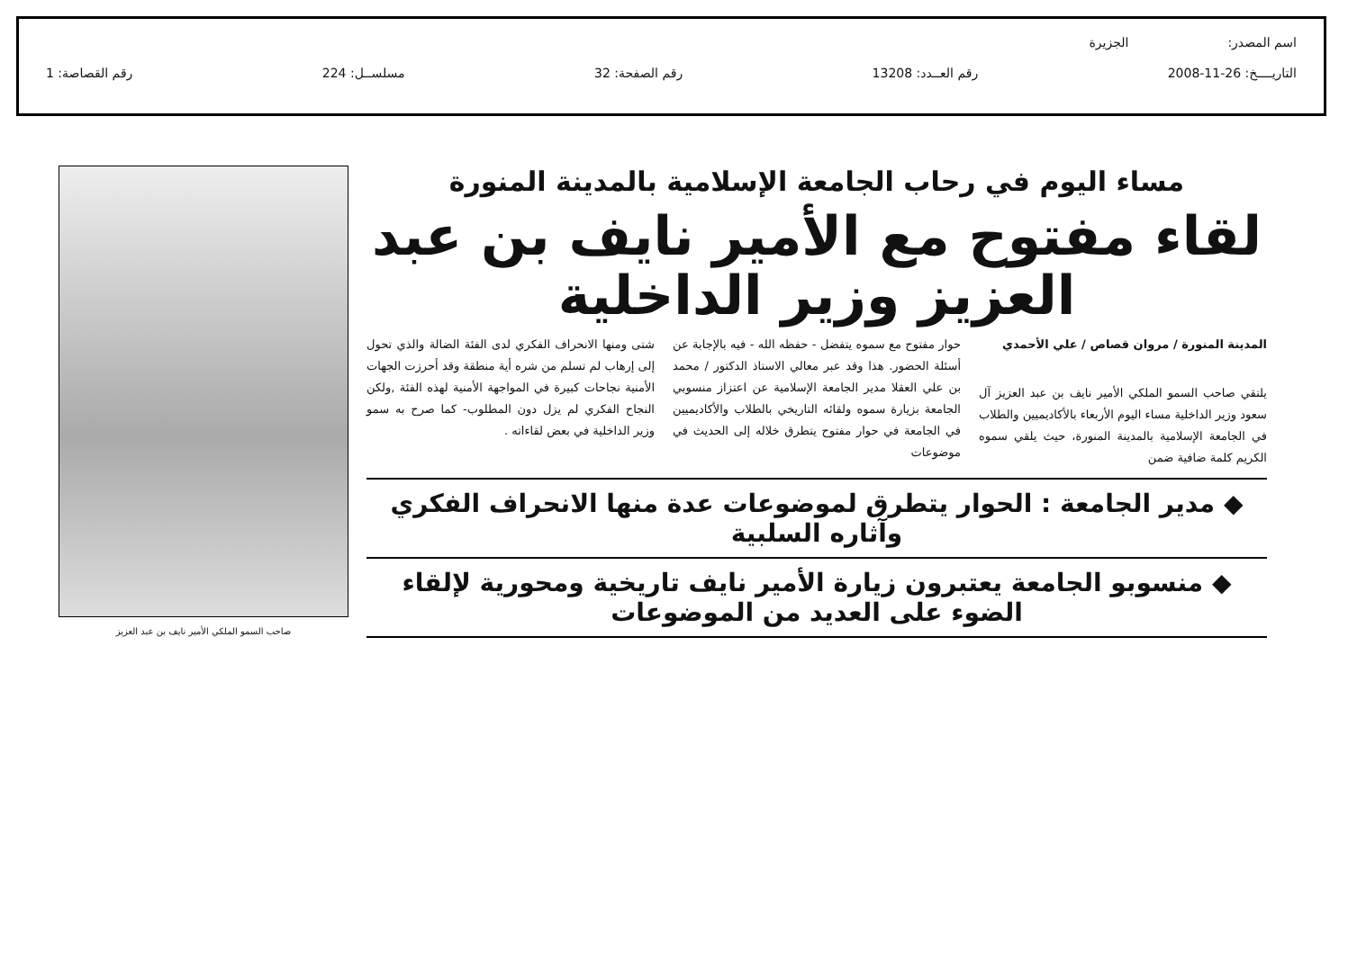اسم المصدر: الجزيرة
التاريــــخ: 26-11-2008 رقم العــدد: 13208 رقم الصفحة: 32 مسلســل: 224 رقم القصاصة: 1
مساء اليوم في رحاب الجامعة الإسلامية بالمدينة المنورة
لقاء مفتوح مع الأمير نايف بن عبد العزيز وزير الداخلية
المدينة المنورة / مروان قصاص / علي الأحمدي
يلتقي صاحب السمو الملكي الأمير نايف بن عبد العزيز آل سعود وزير الداخلية مساء اليوم الأربعاء بالأكاديميين والطلاب في الجامعة الإسلامية بالمدينة المنورة، حيث يلقي سموه الكريم كلمة ضافية ضمن
حوار مفتوح مع سموه يتفضل - حفظه الله - فيه بالإجابة عن أسئلة الحضور. هذا وقد عبر معالي الاستاذ الدكتور / محمد بن علي العقلا مدير الجامعة الإسلامية عن اعتزاز منسوبي الجامعة بزيارة سموه ولقائه التاريخي بالطلاب والأكاديميين في الجامعة في حوار مفتوح يتطرق خلاله إلى الحديث في موضوعات
شتى ومنها الانحراف الفكري لدى الفئة الضالة والذي تحول إلى إرهاب لم تسلم من شره أية منطقة وقد أحرزت الجهات الأمنية نجاحات كبيرة في المواجهة الأمنية لهذه الفئة ,ولكن النجاح الفكري لم يزل دون المطلوب- كما صرح به سمو وزير الداخلية في بعض لقاءاته .
◆ مدير الجامعة : الحوار يتطرق لموضوعات عدة منها الانحراف الفكري وآثاره السلبية
◆ منسوبو الجامعة يعتبرون زيارة الأمير نايف تاريخية ومحورية لإلقاء الضوء على العديد من الموضوعات
صاحب السمو الملكي الأمير نايف بن عبد العزيز